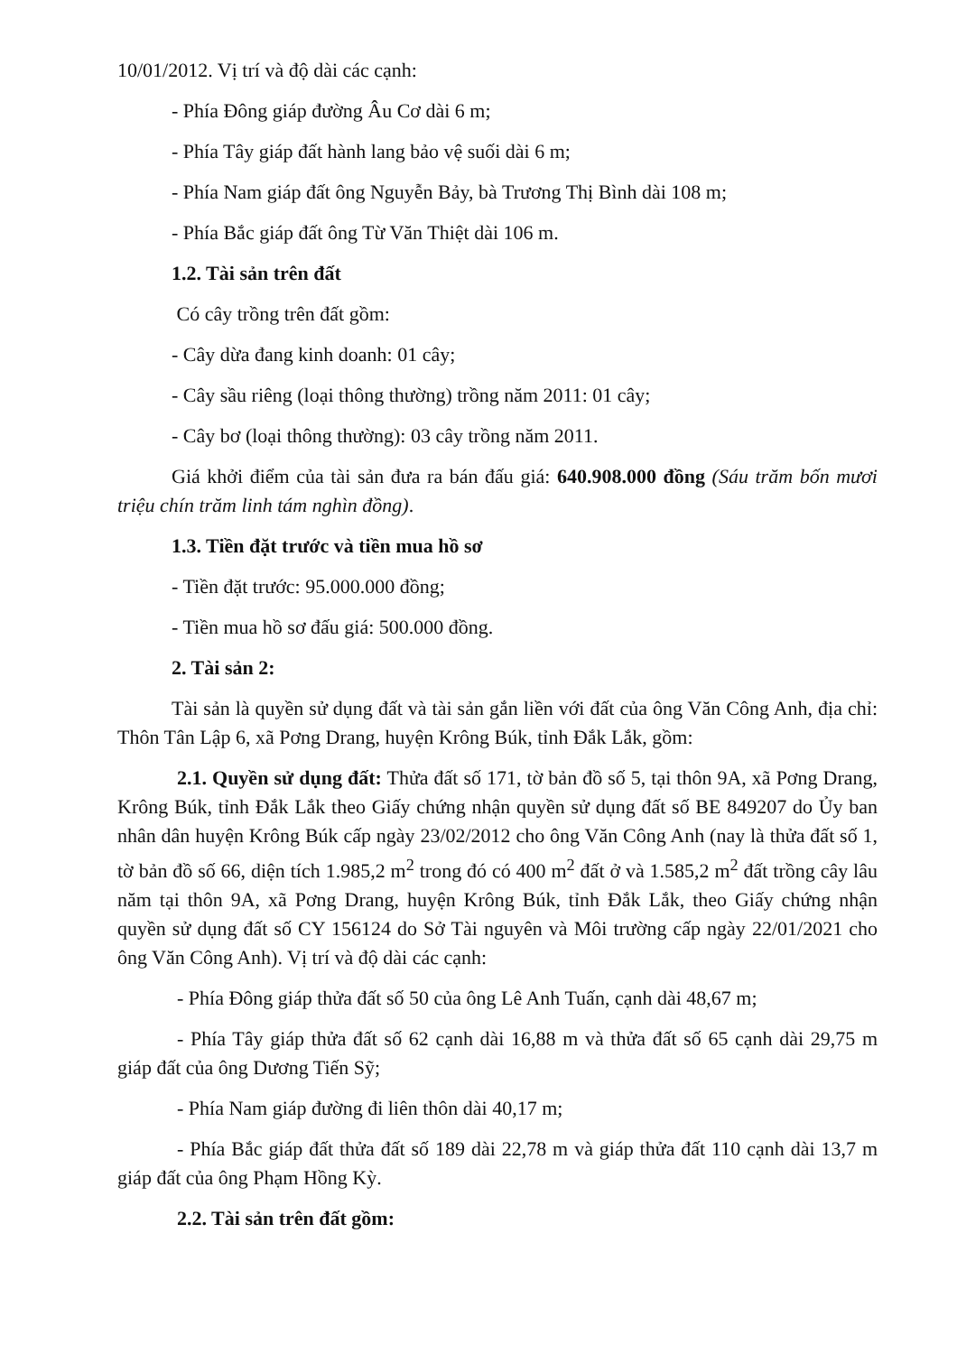10/01/2012. Vị trí và độ dài các cạnh:
- Phía Đông giáp đường Âu Cơ dài 6 m;
- Phía Tây giáp đất hành lang bảo vệ suối dài 6 m;
- Phía Nam giáp đất ông Nguyễn Bảy, bà Trương Thị Bình dài 108 m;
- Phía Bắc giáp đất ông Từ Văn Thiệt dài 106 m.
1.2. Tài sản trên đất
Có cây trồng trên đất gồm:
- Cây dừa đang kinh doanh: 01 cây;
- Cây sầu riêng (loại thông thường) trồng năm 2011: 01 cây;
- Cây bơ (loại thông thường): 03 cây trồng năm 2011.
Giá khởi điểm của tài sản đưa ra bán đấu giá: 640.908.000 đồng (Sáu trăm bốn mươi triệu chín trăm linh tám nghìn đồng).
1.3. Tiền đặt trước và tiền mua hồ sơ
- Tiền đặt trước: 95.000.000 đồng;
- Tiền mua hồ sơ đấu giá: 500.000 đồng.
2. Tài sản 2:
Tài sản là quyền sử dụng đất và tài sản gắn liền với đất của ông Văn Công Anh, địa chỉ: Thôn Tân Lập 6, xã Pơng Drang, huyện Krông Búk, tỉnh Đắk Lắk, gồm:
2.1. Quyền sử dụng đất: Thửa đất số 171, tờ bản đồ số 5, tại thôn 9A, xã Pơng Drang, Krông Búk, tỉnh Đắk Lắk theo Giấy chứng nhận quyền sử dụng đất số BE 849207 do Ủy ban nhân dân huyện Krông Búk cấp ngày 23/02/2012 cho ông Văn Công Anh (nay là thửa đất số 1, tờ bản đồ số 66, diện tích 1.985,2 m<sup>2</sup> trong đó có 400 m<sup>2</sup> đất ở và 1.585,2 m<sup>2</sup> đất trồng cây lâu năm tại thôn 9A, xã Pơng Drang, huyện Krông Búk, tỉnh Đắk Lắk, theo Giấy chứng nhận quyền sử dụng đất số CY 156124 do Sở Tài nguyên và Môi trường cấp ngày 22/01/2021 cho ông Văn Công Anh). Vị trí và độ dài các cạnh:
- Phía Đông giáp thửa đất số 50 của ông Lê Anh Tuấn, cạnh dài 48,67 m;
- Phía Tây giáp thửa đất số 62 cạnh dài 16,88 m và thửa đất số 65 cạnh dài 29,75 m giáp đất của ông Dương Tiến Sỹ;
- Phía Nam giáp đường đi liên thôn dài 40,17 m;
- Phía Bắc giáp đất thửa đất số 189 dài 22,78 m và giáp thửa đất 110 cạnh dài 13,7 m giáp đất của ông Phạm Hồng Kỳ.
2.2. Tài sản trên đất gồm: